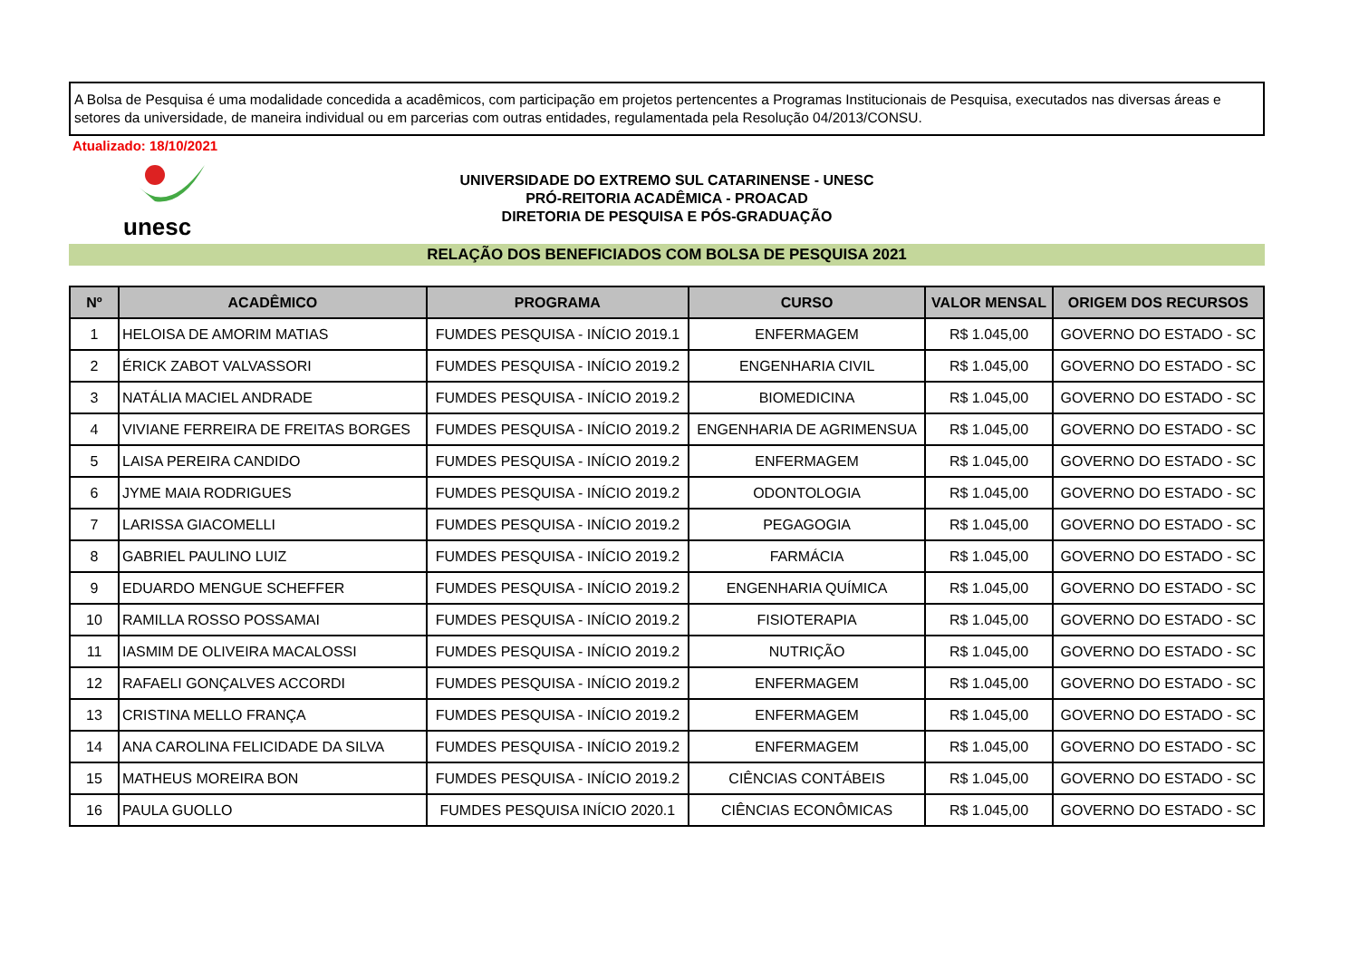A Bolsa de Pesquisa é uma modalidade concedida a acadêmicos, com participação em projetos pertencentes a Programas Institucionais de Pesquisa, executados nas diversas áreas e setores da universidade, de maneira individual ou em parcerias com outras entidades, regulamentada pela Resolução 04/2013/CONSU.
Atualizado: 18/10/2021
unesc
UNIVERSIDADE DO EXTREMO SUL CATARINENSE - UNESC
PRÓ-REITORIA ACADÊMICA - PROACAD
DIRETORIA DE PESQUISA E PÓS-GRADUAÇÃO
RELAÇÃO DOS BENEFICIADOS COM BOLSA DE PESQUISA 2021
| Nº | ACADÊMICO | PROGRAMA | CURSO | VALOR MENSAL | ORIGEM DOS RECURSOS |
| --- | --- | --- | --- | --- | --- |
| 1 | HELOISA DE AMORIM MATIAS | FUMDES PESQUISA - INÍCIO 2019.1 | ENFERMAGEM | R$ 1.045,00 | GOVERNO DO ESTADO - SC |
| 2 | ÉRICK ZABOT VALVASSORI | FUMDES PESQUISA - INÍCIO 2019.2 | ENGENHARIA CIVIL | R$ 1.045,00 | GOVERNO DO ESTADO - SC |
| 3 | NATÁLIA MACIEL ANDRADE | FUMDES PESQUISA - INÍCIO 2019.2 | BIOMEDICINA | R$ 1.045,00 | GOVERNO DO ESTADO - SC |
| 4 | VIVIANE FERREIRA DE FREITAS BORGES | FUMDES PESQUISA - INÍCIO 2019.2 | ENGENHARIA DE AGRIMENSUA | R$ 1.045,00 | GOVERNO DO ESTADO - SC |
| 5 | LAISA PEREIRA CANDIDO | FUMDES PESQUISA - INÍCIO 2019.2 | ENFERMAGEM | R$ 1.045,00 | GOVERNO DO ESTADO - SC |
| 6 | JYME MAIA RODRIGUES | FUMDES PESQUISA - INÍCIO 2019.2 | ODONTOLOGIA | R$ 1.045,00 | GOVERNO DO ESTADO - SC |
| 7 | LARISSA GIACOMELLI | FUMDES PESQUISA - INÍCIO 2019.2 | PEGAGOGIA | R$ 1.045,00 | GOVERNO DO ESTADO - SC |
| 8 | GABRIEL PAULINO LUIZ | FUMDES PESQUISA - INÍCIO 2019.2 | FARMÁCIA | R$ 1.045,00 | GOVERNO DO ESTADO - SC |
| 9 | EDUARDO MENGUE SCHEFFER | FUMDES PESQUISA - INÍCIO 2019.2 | ENGENHARIA QUÍMICA | R$ 1.045,00 | GOVERNO DO ESTADO - SC |
| 10 | RAMILLA ROSSO POSSAMAI | FUMDES PESQUISA - INÍCIO 2019.2 | FISIOTERAPIA | R$ 1.045,00 | GOVERNO DO ESTADO - SC |
| 11 | IASMIM DE OLIVEIRA MACALOSSI | FUMDES PESQUISA - INÍCIO 2019.2 | NUTRIÇÃO | R$ 1.045,00 | GOVERNO DO ESTADO - SC |
| 12 | RAFAELI GONÇALVES ACCORDI | FUMDES PESQUISA - INÍCIO 2019.2 | ENFERMAGEM | R$ 1.045,00 | GOVERNO DO ESTADO - SC |
| 13 | CRISTINA MELLO FRANÇA | FUMDES PESQUISA - INÍCIO 2019.2 | ENFERMAGEM | R$ 1.045,00 | GOVERNO DO ESTADO - SC |
| 14 | ANA CAROLINA FELICIDADE DA SILVA | FUMDES PESQUISA - INÍCIO 2019.2 | ENFERMAGEM | R$ 1.045,00 | GOVERNO DO ESTADO - SC |
| 15 | MATHEUS MOREIRA BON | FUMDES PESQUISA - INÍCIO 2019.2 | CIÊNCIAS CONTÁBEIS | R$ 1.045,00 | GOVERNO DO ESTADO - SC |
| 16 | PAULA GUOLLO | FUMDES PESQUISA INÍCIO 2020.1 | CIÊNCIAS ECONÔMICAS | R$ 1.045,00 | GOVERNO DO ESTADO - SC |